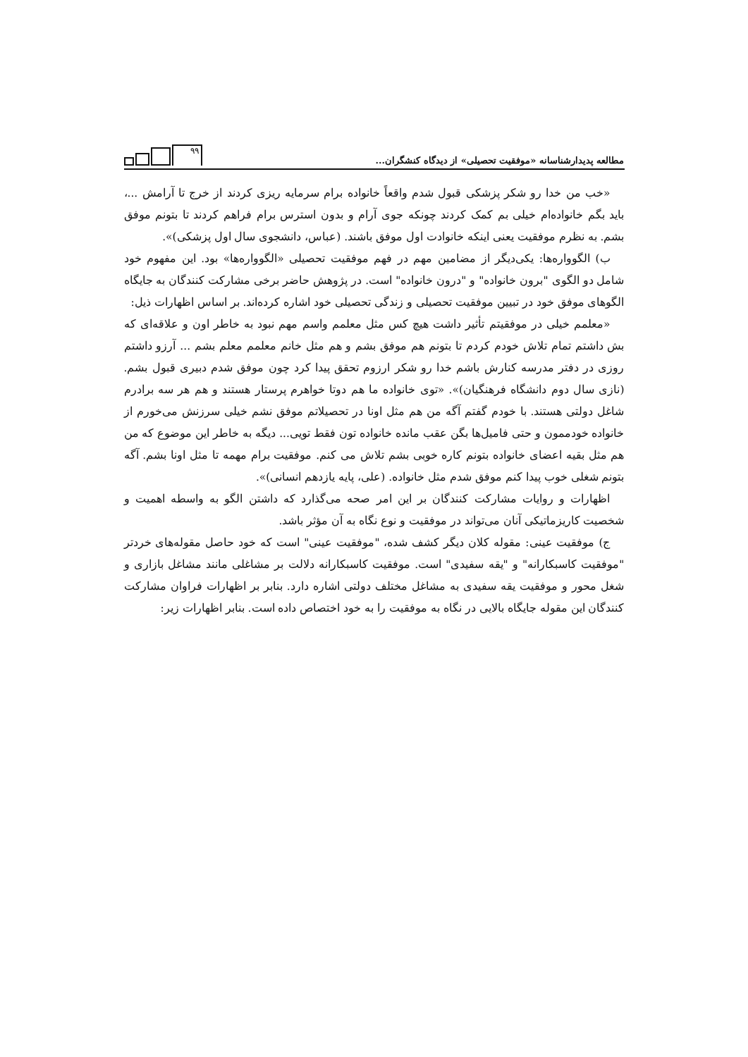مطالعه پدیدارشناسانه «موفقیت تحصیلی» از دیدگاه کنشگران...
۹۹
«خب من خدا رو شکر پزشکی قبول شدم واقعاً خانواده برام سرمایه ریزی کردند از خرج تا آرامش ...، باید بگم خانواده‌ام خیلی بم کمک کردند چونکه جوی آرام و بدون استرس برام فراهم کردند تا بتونم موفق بشم. به نظرم موفقیت یعنی اینکه خانوادت اول موفق باشند. (عباس، دانشجوی سال اول پزشکی)».
ب) الگووارەها: یکی‌دیگر از مضامین مهم در فهم موفقیت تحصیلی «الگووارەها» بود. این مفهوم خود شامل دو الگوی "برون خانواده" و "درون خانواده" است. در پژوهش حاضر برخی مشارکت کنندگان به جایگاه الگوهای موفق خود در تبیین موفقیت تحصیلی و زندگی تحصیلی خود اشاره کرده‌اند. بر اساس اظهارات ذیل:
«معلمم خیلی در موفقیتم تأثیر داشت هیچ کس مثل معلمم واسم مهم نبود به خاطر اون و علاقه‌ای که بش داشتم تمام تلاش خودم کردم تا بتونم هم موفق بشم و هم مثل خانم معلمم معلم بشم ... آرزو داشتم روزی در دفتر مدرسه کنارش باشم خدا رو شکر ارزوم تحقق پیدا کرد چون موفق شدم دبیری قبول بشم. (نازی سال دوم دانشگاه فرهنگیان)». «توی خانواده ما هم دوتا خواهرم پرستار هستند و هم هر سه برادرم شاغل دولتی هستند. با خودم گفتم آگه من هم مثل اونا در تحصیلاتم موفق نشم خیلی سرزنش می‌خورم از خانواده خودممون و حتی فامیل‌ها بگن عقب مانده خانواده تون فقط تویی... دیگه به خاطر این موضوع که من هم مثل بقیه اعضای خانواده بتونم کاره خوبی بشم تلاش می کنم. موفقیت برام مهمه تا مثل اونا بشم. آگه بتونم شغلی خوب پیدا کنم موفق شدم مثل خانواده. (علی، پایه یازدهم انسانی)».
اظهارات و روایات مشارکت کنندگان بر این امر صحه می‌گذارد که داشتن الگو به واسطه اهمیت و شخصیت کاریزماتیکی آنان می‌تواند در موفقیت و نوع نگاه به آن مؤثر باشد.
ج) موفقیت عینی: مقوله کلان دیگر کشف شده، "موفقیت عینی" است که خود حاصل مقوله‌های خردتر "موفقیت کاسبکارانه" و "یقه سفیدی" است. موفقیت کاسبکارانه دلالت بر مشاغلی مانند مشاغل بازاری و شغل محور و موفقیت یقه سفیدی به مشاغل مختلف دولتی اشاره دارد. بنابر بر اظهارات فراوان مشارکت کنندگان این مقوله جایگاه بالایی در نگاه به موفقیت را به خود اختصاص داده است. بنابر اظهارات زیر: